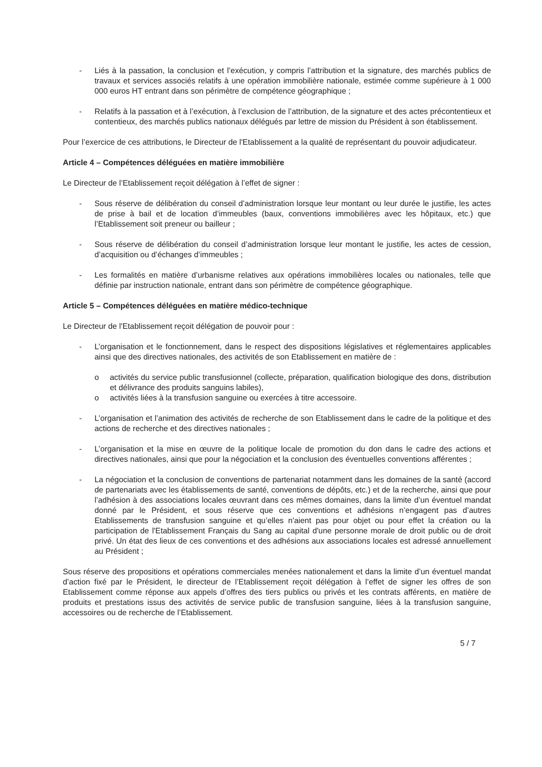- Liés à la passation, la conclusion et l’exécution, y compris l’attribution et la signature, des marchés publics de travaux et services associés relatifs à une opération immobilière nationale, estimée comme supérieure à 1 000 000 euros HT entrant dans son périmètre de compétence géographique ;
- Relatifs à la passation et à l’exécution, à l’exclusion de l’attribution, de la signature et des actes précontentieux et contentieux, des marchés publics nationaux délégués par lettre de mission du Président à son établissement.
Pour l’exercice de ces attributions, le Directeur de l'Etablissement a la qualité de représentant du pouvoir adjudicateur.
Article 4 – Compétences déléguées en matière immobilière
Le Directeur de l’Etablissement reçoit délégation à l’effet de signer :
- Sous réserve de délibération du conseil d’administration lorsque leur montant ou leur durée le justifie, les actes de prise à bail et de location d’immeubles (baux, conventions immobilières avec les hôpitaux, etc.) que l’Etablissement soit preneur ou bailleur ;
- Sous réserve de délibération du conseil d’administration lorsque leur montant le justifie, les actes de cession, d’acquisition ou d’échanges d’immeubles ;
- Les formalités en matière d’urbanisme relatives aux opérations immobilières locales ou nationales, telle que définie par instruction nationale, entrant dans son périmètre de compétence géographique.
Article 5 – Compétences déléguées en matière médico-technique
Le Directeur de l'Etablissement reçoit délégation de pouvoir pour :
- L’organisation et le fonctionnement, dans le respect des dispositions législatives et réglementaires applicables ainsi que des directives nationales, des activités de son Etablissement en matière de :
o activités du service public transfusionnel (collecte, préparation, qualification biologique des dons, distribution et délivrance des produits sanguins labiles),
o activités liées à la transfusion sanguine ou exercées à titre accessoire.
- L’organisation et l’animation des activités de recherche de son Etablissement dans le cadre de la politique et des actions de recherche et des directives nationales ;
- L’organisation et la mise en œuvre de la politique locale de promotion du don dans le cadre des actions et directives nationales, ainsi que pour la négociation et la conclusion des éventuelles conventions afférentes ;
- La négociation et la conclusion de conventions de partenariat notamment dans les domaines de la santé (accord de partenariats avec les établissements de santé, conventions de dépôts, etc.) et de la recherche, ainsi que pour l’adhésion à des associations locales œuvrant dans ces mêmes domaines, dans la limite d’un éventuel mandat donné par le Président, et sous réserve que ces conventions et adhésions n’engagent pas d’autres Etablissements de transfusion sanguine et qu’elles n'aient pas pour objet ou pour effet la création ou la participation de l'Etablissement Français du Sang au capital d'une personne morale de droit public ou de droit privé. Un état des lieux de ces conventions et des adhésions aux associations locales est adressé annuellement au Président ;
Sous réserve des propositions et opérations commerciales menées nationalement et dans la limite d’un éventuel mandat d’action fixé par le Président, le directeur de l’Etablissement reçoit délégation à l’effet de signer les offres de son Etablissement comme réponse aux appels d’offres des tiers publics ou privés et les contrats afférents, en matière de produits et prestations issus des activités de service public de transfusion sanguine, liées à la transfusion sanguine, accessoires ou de recherche de l’Etablissement.
5 / 7